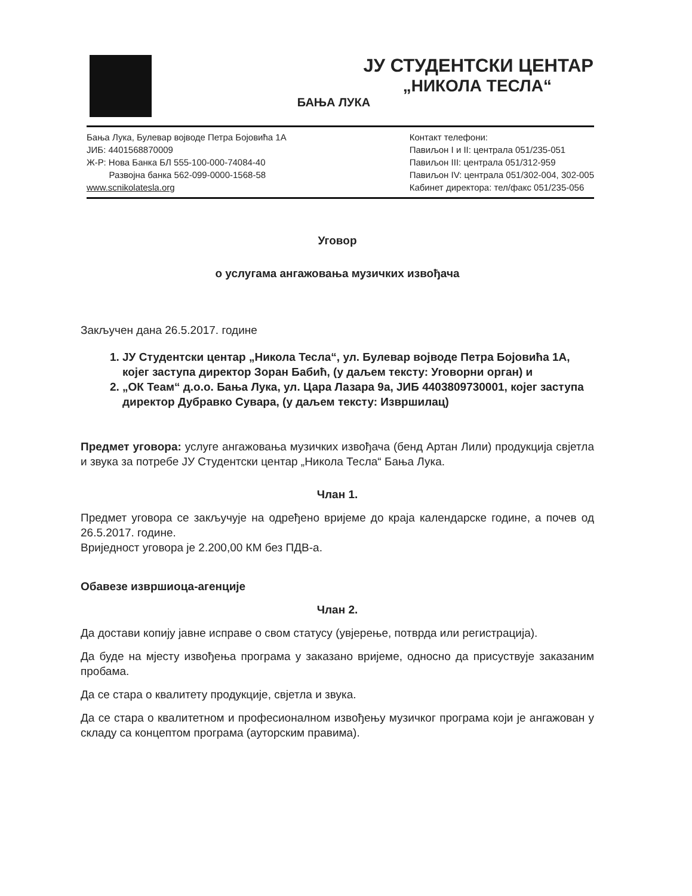ЈУ СТУДЕНТСКИ ЦЕНТАР
„НИКОЛА ТЕСЛА“
БАЊА ЛУКА
Бања Лука, Булевар војводе Петра Бојовића 1А
ЈИБ: 4401568870009
Ж-Р: Нова Банка БЛ 555-100-000-74084-40
Развојна банка 562-099-0000-1568-58
www.scnikolatesla.org
Контакт телефони:
Павиљон I и II: централа 051/235-051
Павиљон III: централа 051/312-959
Павиљон IV: централа 051/302-004, 302-005
Кабинет директора: тел/факс 051/235-056
Уговор
о услугама ангажовања музичких извођача
Закључен дана 26.5.2017. године
1. ЈУ Студентски центар „Никола Тесла“, ул. Булевар војводе Петра Бојовића 1А, којег заступа директор Зоран Бабић, (у даљем тексту: Уговорни орган) и
2. „ОК Теам“ д.о.о. Бања Лука, ул. Цара Лазара 9а, ЈИБ 4403809730001, којег заступа директор Дубравко Сувара, (у даљем тексту: Извршилац)
Предмет уговора: услуге ангажовања музичких извођача (бенд Артан Лили) продукција свјетла и звука за потребе ЈУ Студентски центар „Никола Тесла“ Бања Лука.
Члан 1.
Предмет уговора се закључује на одређено вријеме до краја календарске године, а почев од 26.5.2017. године.
Вриједност уговора је 2.200,00 КМ без ПДВ-а.
Обавезе извршиоца-агенције
Члан 2.
Да достави копију јавне исправе о свом статусу (увјерење, потврда или регистрација).
Да буде на мјесту извођења програма у заказано вријеме, односно да присуствује заказаним пробама.
Да се стара о квалитету продукције, свјетла и звука.
Да се стара о квалитетном и професионалном извођењу музичког програма који је ангажован у складу са концептом програма (ауторским правима).